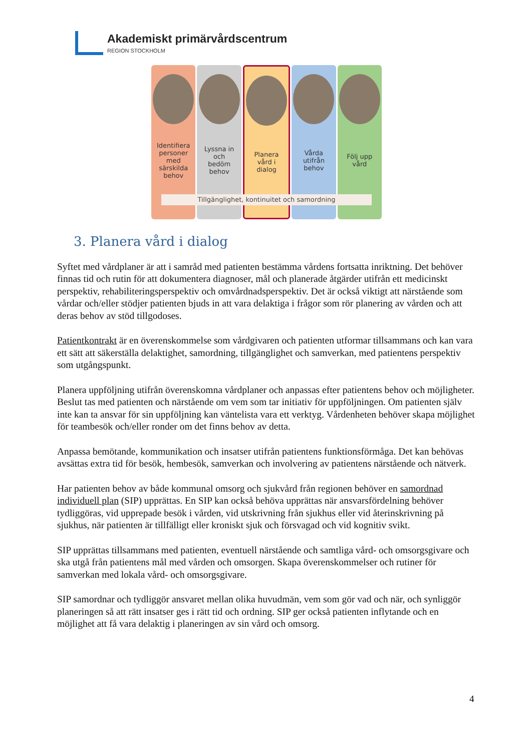Akademiskt primärvårdscentrum
REGION STOCKHOLM
Identifiera
personer
med
särskilda
behov
Lyssna in
och
bedöm
behov
Planera
vård i
dialog
Vårda
utifrån
behov
Följ upp
vård
Tillgänglighet, kontinuitet och samordning
3. Planera vård i dialog
Syftet med vårdplaner är att i samråd med patienten bestämma vårdens fortsatta inriktning. Det behöver finnas tid och rutin för att dokumentera diagnoser, mål och planerade åtgärder utifrån ett medicinskt perspektiv, rehabiliteringsperspektiv och omvårdnadsperspektiv. Det är också viktigt att närstående som vårdar och/eller stödjer patienten bjuds in att vara delaktiga i frågor som rör planering av vården och att deras behov av stöd tillgodoses.
Patientkontrakt är en överenskommelse som vårdgivaren och patienten utformar tillsammans och kan vara ett sätt att säkerställa delaktighet, samordning, tillgänglighet och samverkan, med patientens perspektiv som utgångspunkt.
Planera uppföljning utifrån överenskomna vårdplaner och anpassas efter patientens behov och möjligheter. Beslut tas med patienten och närstående om vem som tar initiativ för uppföljningen. Om patienten själv inte kan ta ansvar för sin uppföljning kan väntelista vara ett verktyg. Vårdenheten behöver skapa möjlighet för teambesök och/eller ronder om det finns behov av detta.
Anpassa bemötande, kommunikation och insatser utifrån patientens funktionsförmåga. Det kan behövas avsättas extra tid för besök, hembesök, samverkan och involvering av patientens närstående och nätverk.
Har patienten behov av både kommunal omsorg och sjukvård från regionen behöver en samordnad individuell plan (SIP) upprättas. En SIP kan också behöva upprättas när ansvarsfördelning behöver tydliggöras, vid upprepade besök i vården, vid utskrivning från sjukhus eller vid återinskrivning på sjukhus, när patienten är tillfälligt eller kroniskt sjuk och försvagad och vid kognitiv svikt.
SIP upprättas tillsammans med patienten, eventuell närstående och samtliga vård- och omsorgsgivare och ska utgå från patientens mål med vården och omsorgen. Skapa överenskommelser och rutiner för samverkan med lokala vård- och omsorgsgivare.
SIP samordnar och tydliggör ansvaret mellan olika huvudmän, vem som gör vad och när, och synliggör planeringen så att rätt insatser ges i rätt tid och ordning. SIP ger också patienten inflytande och en möjlighet att få vara delaktig i planeringen av sin vård och omsorg.
4